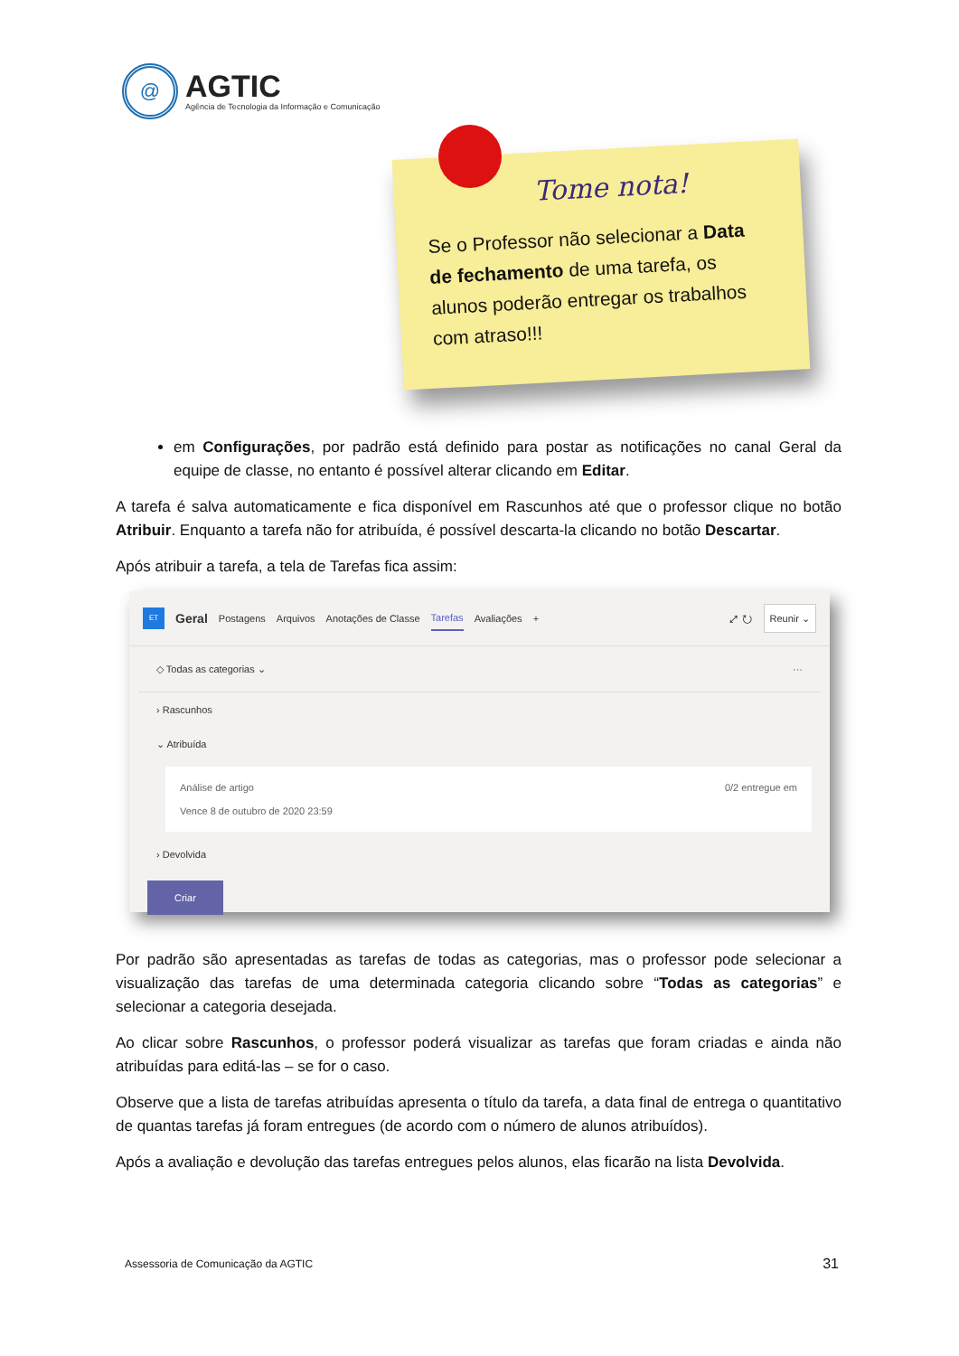@
AGTIC
Agência de Tecnologia da Informação e Comunicação
Tome nota!
Se o Professor não selecionar a Data de fechamento de uma tarefa, os alunos poderão entregar os trabalhos com atraso!!!
em Configurações, por padrão está definido para postar as notificações no canal Geral da equipe de classe, no entanto é possível alterar clicando em Editar.
A tarefa é salva automaticamente e fica disponível em Rascunhos até que o professor clique no botão Atribuir. Enquanto a tarefa não for atribuída, é possível descarta-la clicando no botão Descartar.
Após atribuir a tarefa, a tela de Tarefas fica assim:
ET Geral Postagens Arquivos Anotações de Classe Tarefas Avaliações + ⤢ ↻ Reunir ⌄
◇ Todas as categorias ⌄ ···
› Rascunhos
⌄ Atribuída
Análise de artigo
Vence 8 de outubro de 2020 23:59
0/2 entregue em
› Devolvida
Criar
Por padrão são apresentadas as tarefas de todas as categorias, mas o professor pode selecionar a visualização das tarefas de uma determinada categoria clicando sobre “Todas as categorias” e selecionar a categoria desejada.
Ao clicar sobre Rascunhos, o professor poderá visualizar as tarefas que foram criadas e ainda não atribuídas para editá-las – se for o caso.
Observe que a lista de tarefas atribuídas apresenta o título da tarefa, a data final de entrega o quantitativo de quantas tarefas já foram entregues (de acordo com o número de alunos atribuídos).
Após a avaliação e devolução das tarefas entregues pelos alunos, elas ficarão na lista Devolvida.
Assessoria de Comunicação da AGTIC 31